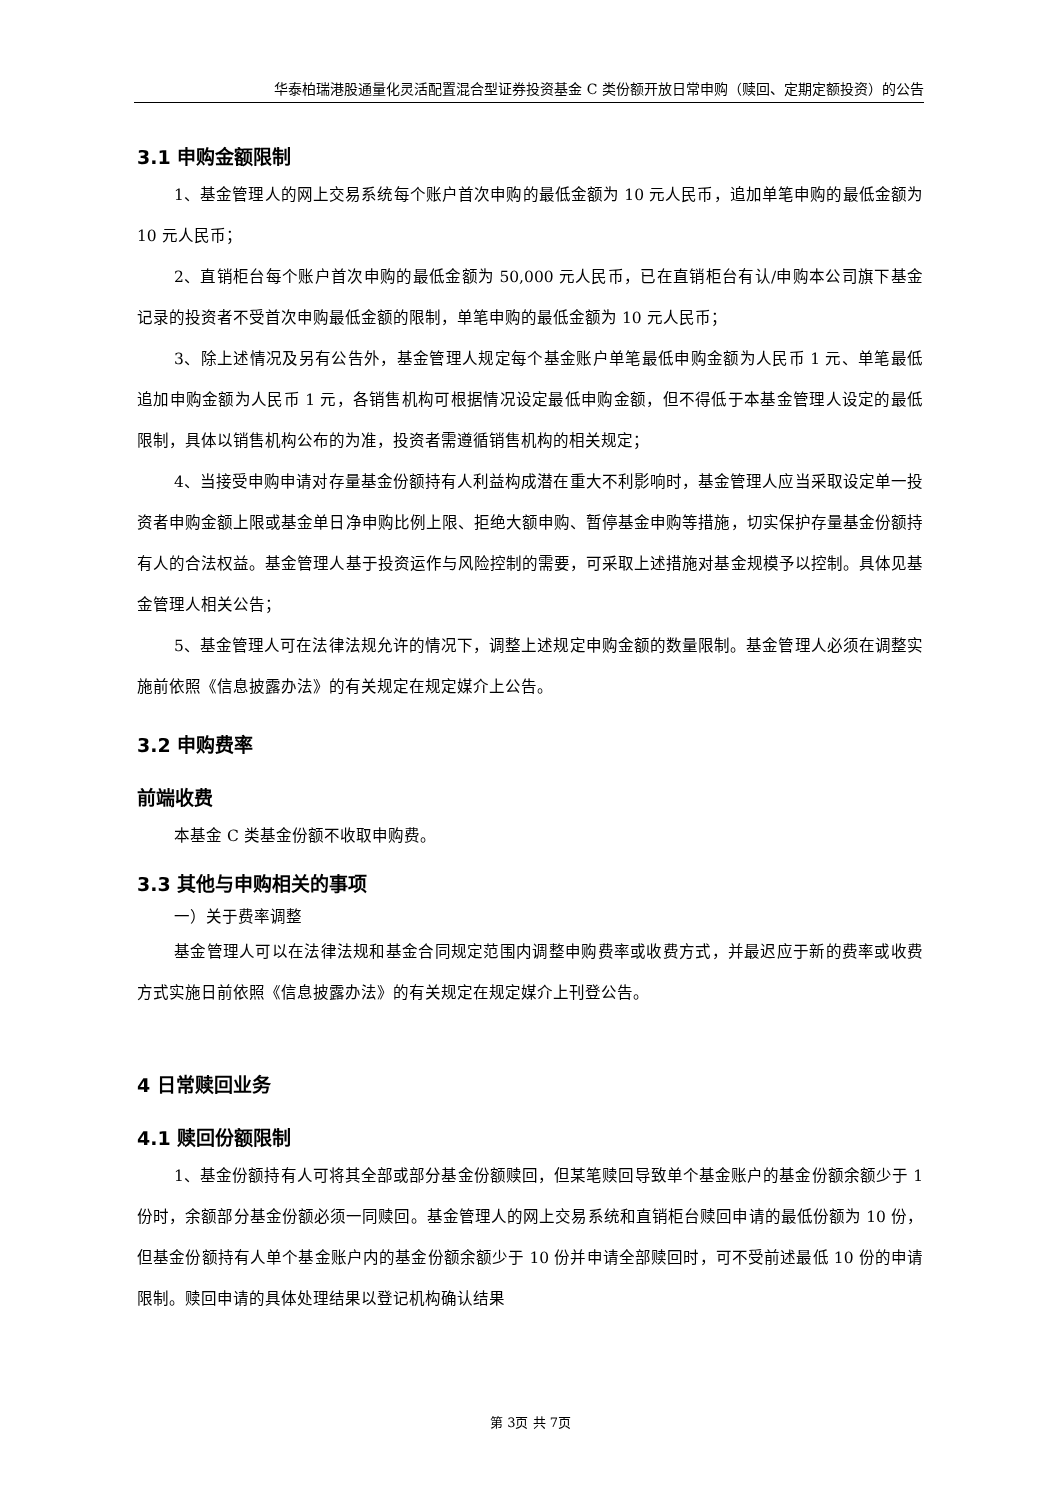华泰柏瑞港股通量化灵活配置混合型证券投资基金 C 类份额开放日常申购（赎回、定期定额投资）的公告
3.1 申购金额限制
1、基金管理人的网上交易系统每个账户首次申购的最低金额为 10 元人民币，追加单笔申购的最低金额为 10 元人民币；
2、直销柜台每个账户首次申购的最低金额为 50,000 元人民币，已在直销柜台有认/申购本公司旗下基金记录的投资者不受首次申购最低金额的限制，单笔申购的最低金额为 10 元人民币；
3、除上述情况及另有公告外，基金管理人规定每个基金账户单笔最低申购金额为人民币 1 元、单笔最低追加申购金额为人民币 1 元，各销售机构可根据情况设定最低申购金额，但不得低于本基金管理人设定的最低限制，具体以销售机构公布的为准，投资者需遵循销售机构的相关规定；
4、当接受申购申请对存量基金份额持有人利益构成潜在重大不利影响时，基金管理人应当采取设定单一投资者申购金额上限或基金单日净申购比例上限、拒绝大额申购、暂停基金申购等措施，切实保护存量基金份额持有人的合法权益。基金管理人基于投资运作与风险控制的需要，可采取上述措施对基金规模予以控制。具体见基金管理人相关公告；
5、基金管理人可在法律法规允许的情况下，调整上述规定申购金额的数量限制。基金管理人必须在调整实施前依照《信息披露办法》的有关规定在规定媒介上公告。
3.2 申购费率
前端收费
本基金 C 类基金份额不收取申购费。
3.3 其他与申购相关的事项
一）关于费率调整
基金管理人可以在法律法规和基金合同规定范围内调整申购费率或收费方式，并最迟应于新的费率或收费方式实施日前依照《信息披露办法》的有关规定在规定媒介上刊登公告。
4 日常赎回业务
4.1 赎回份额限制
1、基金份额持有人可将其全部或部分基金份额赎回，但某笔赎回导致单个基金账户的基金份额余额少于 1 份时，余额部分基金份额必须一同赎回。基金管理人的网上交易系统和直销柜台赎回申请的最低份额为 10 份，但基金份额持有人单个基金账户内的基金份额余额少于 10 份并申请全部赎回时，可不受前述最低 10 份的申请限制。赎回申请的具体处理结果以登记机构确认结果
第 3页 共 7页